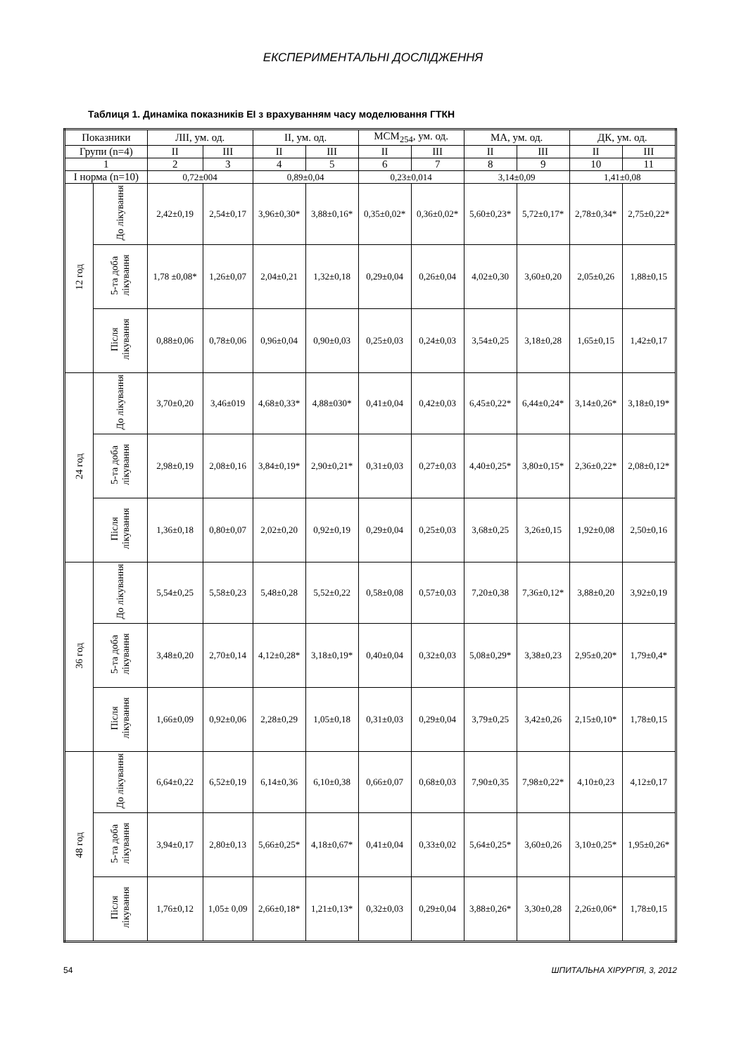ЕКСПЕРИМЕНТАЛЬНІ ДОСЛІДЖЕННЯ
Таблиця 1. Динаміка показників ЕІ з врахуванням часу моделювання ГТКН
| Показники | | ЛІІ, ум. од. | | ІІ, ум. од. | | МСМ<sub>254</sub>, ум. од. | | МА, ум. од. | | ДК, ум. од. | |
| --- | --- | --- | --- | --- | --- | --- | --- | --- | --- | --- | --- |
| Групи (n=4) | | ІІ | ІІІ | ІІ | ІІІ | ІІ | ІІІ | ІІ | ІІІ | ІІ | ІІІ |
| 1 | | 2 | 3 | 4 | 5 | 6 | 7 | 8 | 9 | 10 | 11 |
| І норма (n=10) | | 0,72±004 | | 0,89±0,04 | | 0,23±0,014 | | 3,14±0,09 | | 1,41±0,08 | |
| 12 год | До лікування | 2,42±0,19 | 2,54±0,17 | 3,96±0,30* | 3,88±0,16* | 0,35±0,02* | 0,36±0,02* | 5,60±0,23* | 5,72±0,17* | 2,78±0,34* | 2,75±0,22* |
| | 5-та доба лікування | 1,78 ±0,08* | 1,26±0,07 | 2,04±0,21 | 1,32±0,18 | 0,29±0,04 | 0,26±0,04 | 4,02±0,30 | 3,60±0,20 | 2,05±0,26 | 1,88±0,15 |
| | Після лікування | 0,88±0,06 | 0,78±0,06 | 0,96±0,04 | 0,90±0,03 | 0,25±0,03 | 0,24±0,03 | 3,54±0,25 | 3,18±0,28 | 1,65±0,15 | 1,42±0,17 |
| 24 год | До лікування | 3,70±0,20 | 3,46±019 | 4,68±0,33* | 4,88±030* | 0,41±0,04 | 0,42±0,03 | 6,45±0,22* | 6,44±0,24* | 3,14±0,26* | 3,18±0,19* |
| | 5-та доба лікування | 2,98±0,19 | 2,08±0,16 | 3,84±0,19* | 2,90±0,21* | 0,31±0,03 | 0,27±0,03 | 4,40±0,25* | 3,80±0,15* | 2,36±0,22* | 2,08±0,12* |
| | Після лікування | 1,36±0,18 | 0,80±0,07 | 2,02±0,20 | 0,92±0,19 | 0,29±0,04 | 0,25±0,03 | 3,68±0,25 | 3,26±0,15 | 1,92±0,08 | 2,50±0,16 |
| 36 год | До лікування | 5,54±0,25 | 5,58±0,23 | 5,48±0,28 | 5,52±0,22 | 0,58±0,08 | 0,57±0,03 | 7,20±0,38 | 7,36±0,12* | 3,88±0,20 | 3,92±0,19 |
| | 5-та доба лікування | 3,48±0,20 | 2,70±0,14 | 4,12±0,28* | 3,18±0,19* | 0,40±0,04 | 0,32±0,03 | 5,08±0,29* | 3,38±0,23 | 2,95±0,20* | 1,79±0,4* |
| | Після лікування | 1,66±0,09 | 0,92±0,06 | 2,28±0,29 | 1,05±0,18 | 0,31±0,03 | 0,29±0,04 | 3,79±0,25 | 3,42±0,26 | 2,15±0,10* | 1,78±0,15 |
| 48 год | До лікування | 6,64±0,22 | 6,52±0,19 | 6,14±0,36 | 6,10±0,38 | 0,66±0,07 | 0,68±0,03 | 7,90±0,35 | 7,98±0,22* | 4,10±0,23 | 4,12±0,17 |
| | 5-та доба лікування | 3,94±0,17 | 2,80±0,13 | 5,66±0,25* | 4,18±0,67* | 0,41±0,04 | 0,33±0,02 | 5,64±0,25* | 3,60±0,26 | 3,10±0,25* | 1,95±0,26* |
| | Після лікування | 1,76±0,12 | 1,05± 0,09 | 2,66±0,18* | 1,21±0,13* | 0,32±0,03 | 0,29±0,04 | 3,88±0,26* | 3,30±0,28 | 2,26±0,06* | 1,78±0,15 |
54 ШПИТАЛЬНА ХІРУРГІЯ, 3, 2012